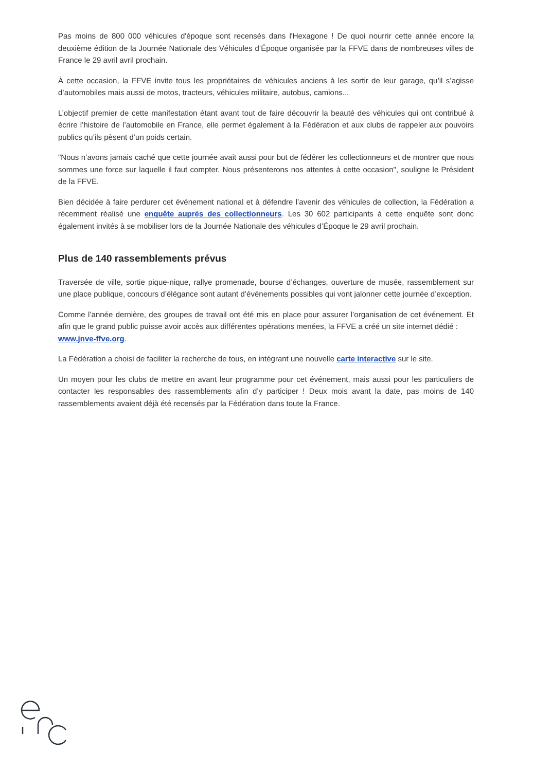Pas moins de 800 000 véhicules d'époque sont recensés dans l'Hexagone ! De quoi nourrir cette année encore la deuxième édition de la Journée Nationale des Véhicules d’Époque organisée par la FFVE dans de nombreuses villes de France le 29 avril avril prochain.
À cette occasion, la FFVE invite tous les propriétaires de véhicules anciens à les sortir de leur garage, qu’il s’agisse d’automobiles mais aussi de motos, tracteurs, véhicules militaire, autobus, camions...
L’objectif premier de cette manifestation étant avant tout de faire découvrir la beauté des véhicules qui ont contribué à écrire l’histoire de l’automobile en France, elle permet également à la Fédération et aux clubs de rappeler aux pouvoirs publics qu’ils pèsent d’un poids certain.
"Nous n’avons jamais caché que cette journée avait aussi pour but de fédérer les collectionneurs et de montrer que nous sommes une force sur laquelle il faut compter. Nous présenterons nos attentes à cette occasion", souligne le Président de la FFVE.
Bien décidée à faire perdurer cet événement national et à défendre l’avenir des véhicules de collection, la Fédération a récemment réalisé une enquête auprès des collectionneurs. Les 30 602 participants à cette enquête sont donc également invités à se mobiliser lors de la Journée Nationale des véhicules d’Époque le 29 avril prochain.
Plus de 140 rassemblements prévus
Traversée de ville, sortie pique-nique, rallye promenade, bourse d’échanges, ouverture de musée, rassemblement sur une place publique, concours d’élégance sont autant d’événements possibles qui vont jalonner cette journée d’exception.
Comme l’année dernière, des groupes de travail ont été mis en place pour assurer l’organisation de cet événement. Et afin que le grand public puisse avoir accès aux différentes opérations menées, la FFVE a créé un site internet dédié :
www.jnve-ffve.org.
La Fédération a choisi de faciliter la recherche de tous, en intégrant une nouvelle carte interactive sur le site.
Un moyen pour les clubs de mettre en avant leur programme pour cet événement, mais aussi pour les particuliers de contacter les responsables des rassemblements afin d’y participer ! Deux mois avant la date, pas moins de 140 rassemblements avaient déjà été recensés par la Fédération dans toute la France.